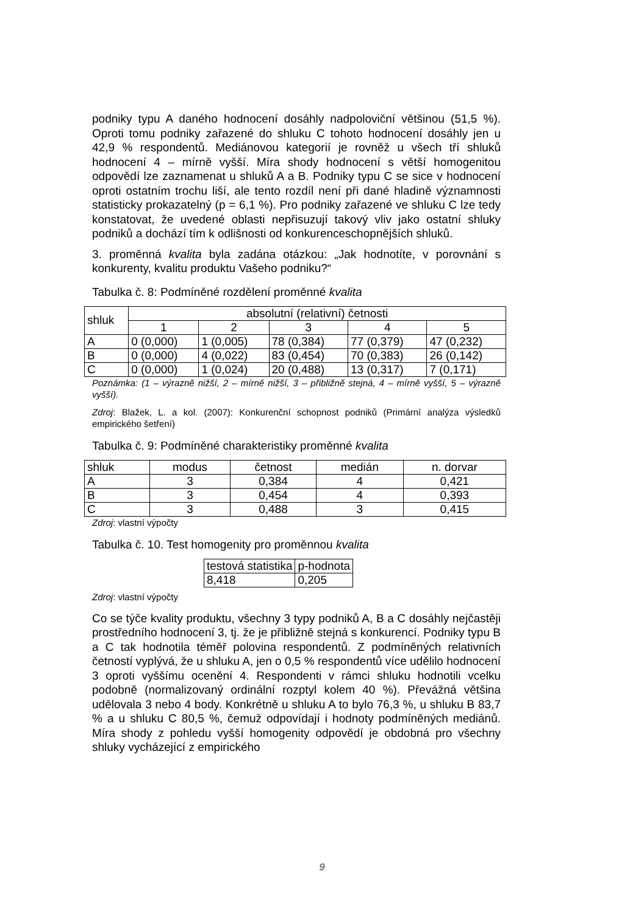podniky typu A daného hodnocení dosáhly nadpoloviční většinou (51,5 %). Oproti tomu podniky zařazené do shluku C tohoto hodnocení dosáhly jen u 42,9 % respondentů. Mediánovou kategorií je rovněž u všech tří shluků hodnocení 4 – mírně vyšší. Míra shody hodnocení s větší homogenitou odpovědí lze zaznamenat u shluků A a B. Podniky typu C se sice v hodnocení oproti ostatním trochu liší, ale tento rozdíl není při dané hladině významnosti statisticky prokazatelný (p = 6,1 %). Pro podniky zařazené ve shluku C lze tedy konstatovat, že uvedené oblasti nepřisuzují takový vliv jako ostatní shluky podniků a dochází tím k odlišnosti od konkurenceschopnějších shluků.
3. proměnná kvalita byla zadána otázkou: „Jak hodnotíte, v porovnání s konkurenty, kvalitu produktu Vašeho podniku?“
Tabulka č. 8: Podmíněné rozdělení proměnné kvalita
| shluk | absolutní (relativní) četnosti | | | | |
| --- | --- | --- | --- | --- | --- |
| | 1 | 2 | 3 | 4 | 5 |
| A | 0 (0,000) | 1 (0,005) | 78 (0,384) | 77 (0,379) | 47 (0,232) |
| B | 0 (0,000) | 4 (0,022) | 83 (0,454) | 70 (0,383) | 26 (0,142) |
| C | 0 (0,000) | 1 (0,024) | 20 (0,488) | 13 (0,317) | 7 (0,171) |
Poznámka: (1 – výrazně nižší, 2 – mírně nižší, 3 – přibližně stejná, 4 – mírně vyšší, 5 – výrazně vyšší).
Zdroj: Blažek, L. a kol. (2007): Konkurenční schopnost podniků (Primární analýza výsledků empirického šetření)
Tabulka č. 9: Podmíněné charakteristiky proměnné kvalita
| shluk | modus | četnost | medián | n. dorvar |
| --- | --- | --- | --- | --- |
| A | 3 | 0,384 | 4 | 0,421 |
| B | 3 | 0,454 | 4 | 0,393 |
| C | 3 | 0,488 | 3 | 0,415 |
Zdroj: vlastní výpočty
Tabulka č. 10. Test homogenity pro proměnnou kvalita
| testová statistika | p-hodnota |
| --- | --- |
| 8,418 | 0,205 |
Zdroj: vlastní výpočty
Co se týče kvality produktu, všechny 3 typy podniků A, B a C dosáhly nejčastěji prostředního hodnocení 3, tj. že je přibližně stejná s konkurencí. Podniky typu B a C tak hodnotila téměř polovina respondentů. Z podmíněných relativních četností vyplývá, že u shluku A, jen o 0,5 % respondentů více udělilo hodnocení 3 oproti vyššímu ocenění 4. Respondenti v rámci shluku hodnotili vcelku podobně (normalizovaný ordinální rozptyl kolem 40 %). Převážná většina udělovala 3 nebo 4 body. Konkrétně u shluku A to bylo 76,3 %, u shluku B 83,7 % a u shluku C 80,5 %, čemuž odpovídají i hodnoty podmíněných mediánů. Míra shody z pohledu vyšší homogenity odpovědí je obdobná pro všechny shluky vycházející z empirického
9